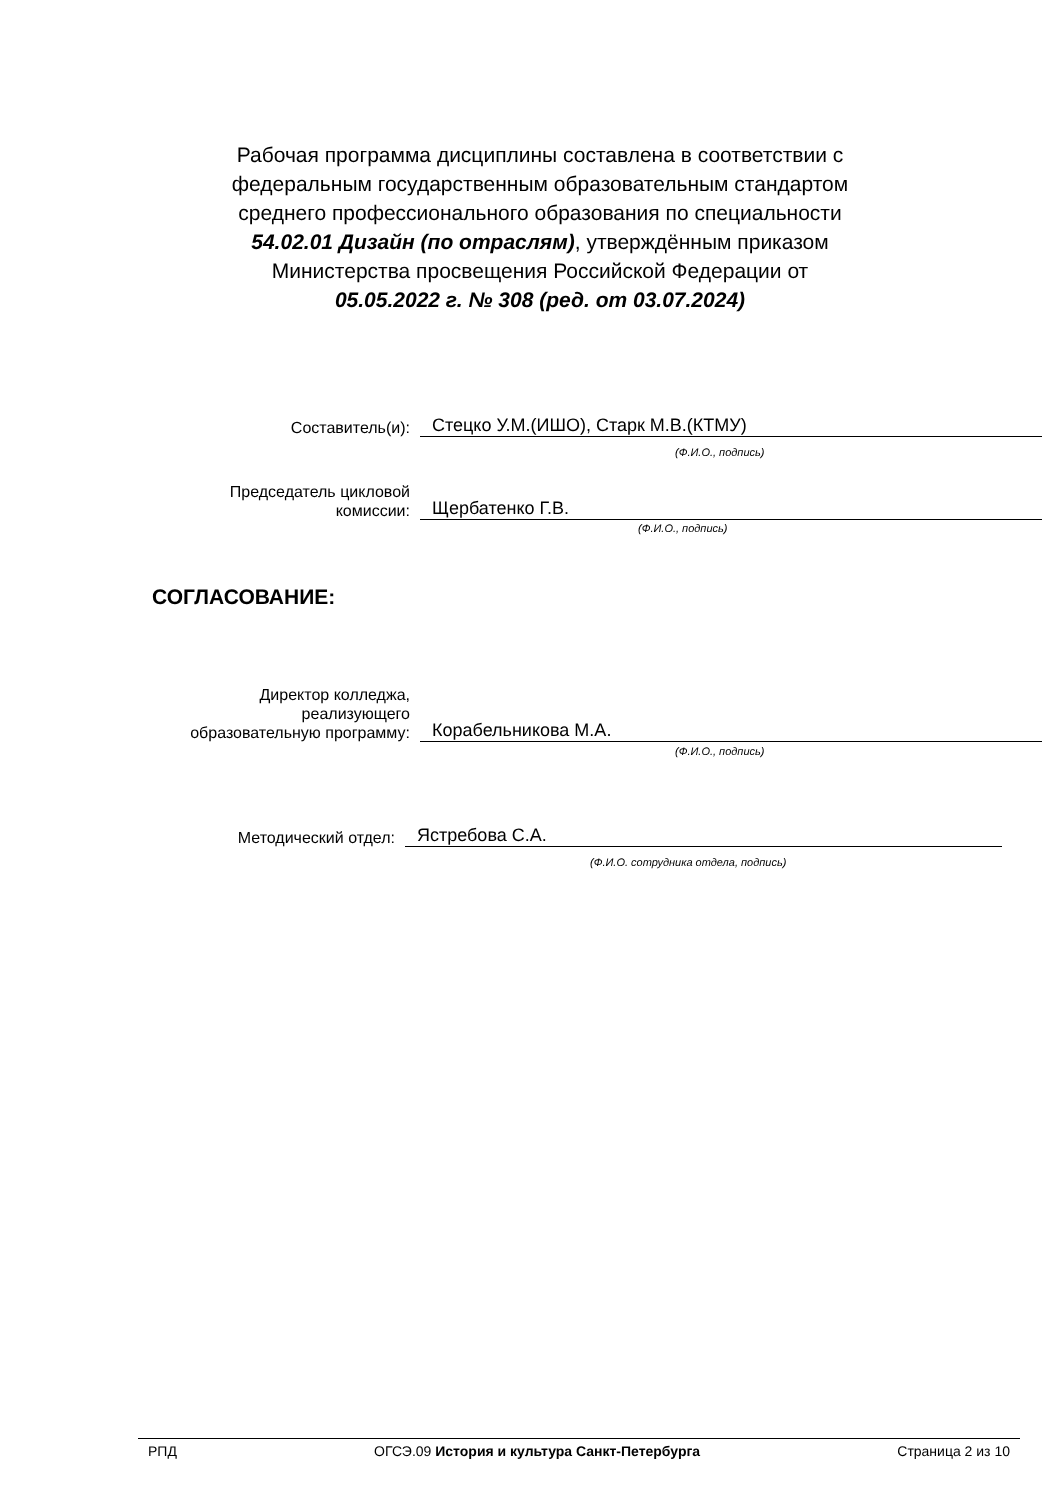Рабочая программа дисциплины составлена в соответствии с федеральным государственным образовательным стандартом среднего профессионального образования по специальности 54.02.01 Дизайн (по отраслям), утверждённым приказом Министерства просвещения Российской Федерации от 05.05.2022 г. № 308 (ред. от 03.07.2024)
Составитель(и):
Стецко У.М.(ИШО), Старк М.В.(КТМУ)
(Ф.И.О., подпись)
Председатель цикловой
комиссии:
Щербатенко Г.В.
(Ф.И.О., подпись)
СОГЛАСОВАНИЕ:
Директор колледжа,
реализующего
образовательную программу:
Корабельникова М.А.
(Ф.И.О., подпись)
Методический отдел:
Ястребова С.А.
(Ф.И.О. сотрудника отдела, подпись)
РПД ОГСЭ.09 История и культура Санкт-Петербурга Страница 2 из 10